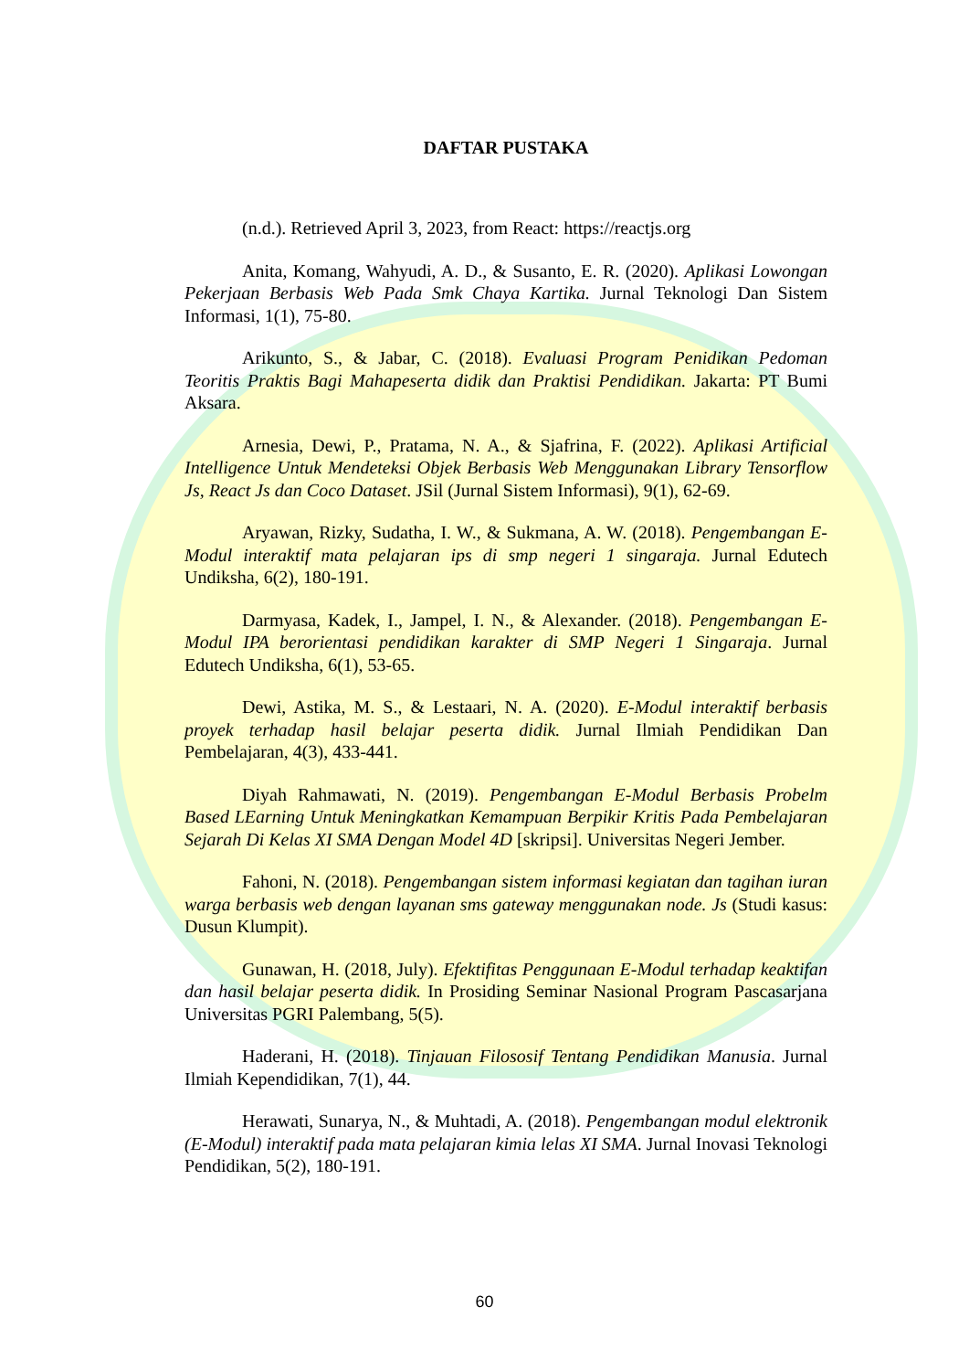DAFTAR PUSTAKA
(n.d.). Retrieved April 3, 2023, from React: https://reactjs.org
Anita, Komang, Wahyudi, A. D., & Susanto, E. R. (2020). Aplikasi Lowongan Pekerjaan Berbasis Web Pada Smk Chaya Kartika. Jurnal Teknologi Dan Sistem Informasi, 1(1), 75-80.
Arikunto, S., & Jabar, C. (2018). Evaluasi Program Penidikan Pedoman Teoritis Praktis Bagi Mahapeserta didik dan Praktisi Pendidikan. Jakarta: PT Bumi Aksara.
Arnesia, Dewi, P., Pratama, N. A., & Sjafrina, F. (2022). Aplikasi Artificial Intelligence Untuk Mendeteksi Objek Berbasis Web Menggunakan Library Tensorflow Js, React Js dan Coco Dataset. JSil (Jurnal Sistem Informasi), 9(1), 62-69.
Aryawan, Rizky, Sudatha, I. W., & Sukmana, A. W. (2018). Pengembangan E-Modul interaktif mata pelajaran ips di smp negeri 1 singaraja. Jurnal Edutech Undiksha, 6(2), 180-191.
Darmyasa, Kadek, I., Jampel, I. N., & Alexander. (2018). Pengembangan E-Modul IPA berorientasi pendidikan karakter di SMP Negeri 1 Singaraja. Jurnal Edutech Undiksha, 6(1), 53-65.
Dewi, Astika, M. S., & Lestaari, N. A. (2020). E-Modul interaktif berbasis proyek terhadap hasil belajar peserta didik. Jurnal Ilmiah Pendidikan Dan Pembelajaran, 4(3), 433-441.
Diyah Rahmawati, N. (2019). Pengembangan E-Modul Berbasis Probelm Based LEarning Untuk Meningkatkan Kemampuan Berpikir Kritis Pada Pembelajaran Sejarah Di Kelas XI SMA Dengan Model 4D [skripsi]. Universitas Negeri Jember.
Fahoni, N. (2018). Pengembangan sistem informasi kegiatan dan tagihan iuran warga berbasis web dengan layanan sms gateway menggunakan node. Js (Studi kasus: Dusun Klumpit).
Gunawan, H. (2018, July). Efektifitas Penggunaan E-Modul terhadap keaktifan dan hasil belajar peserta didik. In Prosiding Seminar Nasional Program Pascasarjana Universitas PGRI Palembang, 5(5).
Haderani, H. (2018). Tinjauan Filososif Tentang Pendidikan Manusia. Jurnal Ilmiah Kependidikan, 7(1), 44.
Herawati, Sunarya, N., & Muhtadi, A. (2018). Pengembangan modul elektronik (E-Modul) interaktif pada mata pelajaran kimia lelas XI SMA. Jurnal Inovasi Teknologi Pendidikan, 5(2), 180-191.
60